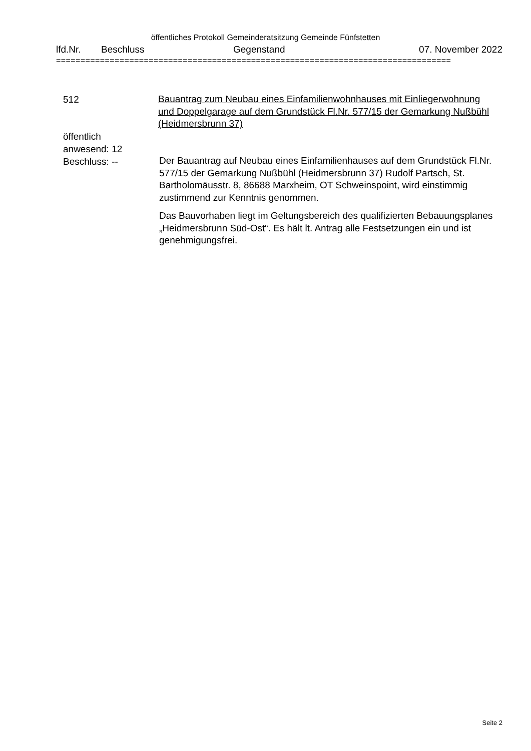öffentliches Protokoll Gemeinderatsitzung Gemeinde Fünfstetten
lfd.Nr. Beschluss Gegenstand 07. November 2022
=================================================================================
512
Bauantrag zum Neubau eines Einfamilienwohnhauses mit Einliegerwohnung und Doppelgarage auf dem Grundstück Fl.Nr. 577/15 der Gemarkung Nußbühl (Heidmersbrunn 37)
öffentlich
anwesend: 12
Beschluss: --
Der Bauantrag auf Neubau eines Einfamilienhauses auf dem Grundstück Fl.Nr. 577/15 der Gemarkung Nußbühl (Heidmersbrunn 37) Rudolf Partsch, St. Bartholomäusstr. 8, 86688 Marxheim, OT Schweinspoint, wird einstimmig zustimmend zur Kenntnis genommen.
Das Bauvorhaben liegt im Geltungsbereich des qualifizierten Bebauungsplanes „Heidmersbrunn Süd-Ost“. Es hält lt. Antrag alle Festsetzungen ein und ist genehmigungsfrei.
Seite 2